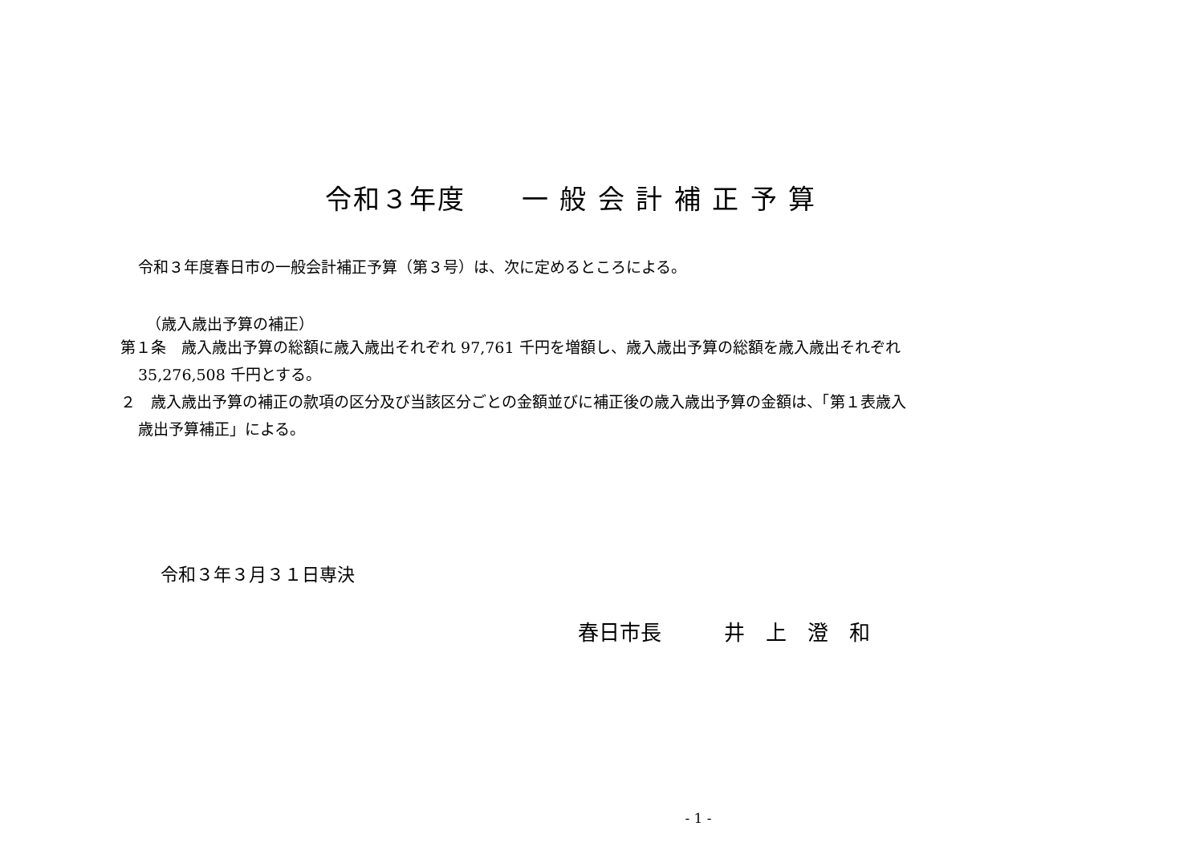令和３年度　　一 般 会 計 補 正 予 算
令和３年度春日市の一般会計補正予算（第３号）は、次に定めるところによる。
（歳入歳出予算の補正）
第１条　歳入歳出予算の総額に歳入歳出それぞれ 97,761 千円を増額し、歳入歳出予算の総額を歳入歳出それぞれ
35,276,508 千円とする。
２　歳入歳出予算の補正の款項の区分及び当該区分ごとの金額並びに補正後の歳入歳出予算の金額は、「第１表歳入
歳出予算補正」による。
令和３年３月３１日専決
春日市長　　　井　上　澄　和
- 1 -